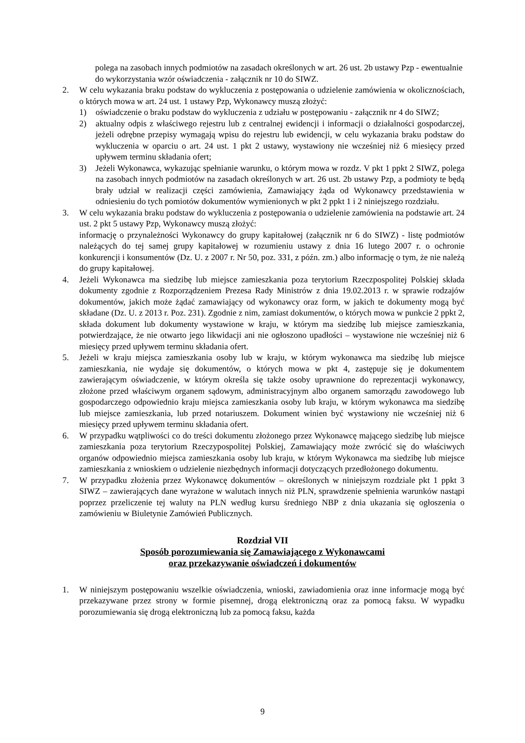polega na zasobach innych podmiotów na zasadach określonych w art. 26 ust. 2b ustawy Pzp - ewentualnie do wykorzystania wzór oświadczenia - załącznik nr 10 do SIWZ.
2. W celu wykazania braku podstaw do wykluczenia z postępowania o udzielenie zamówienia w okolicznościach, o których mowa w art. 24 ust. 1 ustawy Pzp, Wykonawcy muszą złożyć:
1) oświadczenie o braku podstaw do wykluczenia z udziału w postępowaniu - załącznik nr 4 do SIWZ;
2) aktualny odpis z właściwego rejestru lub z centralnej ewidencji i informacji o działalności gospodarczej, jeżeli odrębne przepisy wymagają wpisu do rejestru lub ewidencji, w celu wykazania braku podstaw do wykluczenia w oparciu o art. 24 ust. 1 pkt 2 ustawy, wystawiony nie wcześniej niż 6 miesięcy przed upływem terminu składania ofert;
3) Jeżeli Wykonawca, wykazując spełnianie warunku, o którym mowa w rozdz. V pkt 1 ppkt 2 SIWZ, polega na zasobach innych podmiotów na zasadach określonych w art. 26 ust. 2b ustawy Pzp, a podmioty te będą brały udział w realizacji części zamówienia, Zamawiający żąda od Wykonawcy przedstawienia w odniesieniu do tych pomiotów dokumentów wymienionych w pkt 2 ppkt 1 i 2 niniejszego rozdziału.
3. W celu wykazania braku podstaw do wykluczenia z postępowania o udzielenie zamówienia na podstawie art. 24 ust. 2 pkt 5 ustawy Pzp, Wykonawcy muszą złożyć:
informację o przynależności Wykonawcy do grupy kapitałowej (załącznik nr 6 do SIWZ) - listę podmiotów należących do tej samej grupy kapitałowej w rozumieniu ustawy z dnia 16 lutego 2007 r. o ochronie konkurencji i konsumentów (Dz. U. z 2007 r. Nr 50, poz. 331, z późn. zm.) albo informację o tym, że nie należą do grupy kapitałowej.
4. Jeżeli Wykonawca ma siedzibę lub miejsce zamieszkania poza terytorium Rzeczpospolitej Polskiej składa dokumenty zgodnie z Rozporządzeniem Prezesa Rady Ministrów z dnia 19.02.2013 r. w sprawie rodzajów dokumentów, jakich może żądać zamawiający od wykonawcy oraz form, w jakich te dokumenty mogą być składane (Dz. U. z 2013 r. Poz. 231). Zgodnie z nim, zamiast dokumentów, o których mowa w punkcie 2 ppkt 2, składa dokument lub dokumenty wystawione w kraju, w którym ma siedzibę lub miejsce zamieszkania, potwierdzające, że nie otwarto jego likwidacji ani nie ogłoszono upadłości – wystawione nie wcześniej niż 6 miesięcy przed upływem terminu składania ofert.
5. Jeżeli w kraju miejsca zamieszkania osoby lub w kraju, w którym wykonawca ma siedzibę lub miejsce zamieszkania, nie wydaje się dokumentów, o których mowa w pkt 4, zastępuje się je dokumentem zawierającym oświadczenie, w którym określa się także osoby uprawnione do reprezentacji wykonawcy, złożone przed właściwym organem sądowym, administracyjnym albo organem samorządu zawodowego lub gospodarczego odpowiednio kraju miejsca zamieszkania osoby lub kraju, w którym wykonawca ma siedzibę lub miejsce zamieszkania, lub przed notariuszem. Dokument winien być wystawiony nie wcześniej niż 6 miesięcy przed upływem terminu składania ofert.
6. W przypadku wątpliwości co do treści dokumentu złożonego przez Wykonawcę mającego siedzibę lub miejsce zamieszkania poza terytorium Rzeczypospolitej Polskiej, Zamawiający może zwrócić się do właściwych organów odpowiednio miejsca zamieszkania osoby lub kraju, w którym Wykonawca ma siedzibę lub miejsce zamieszkania z wnioskiem o udzielenie niezbędnych informacji dotyczących przedłożonego dokumentu.
7. W przypadku złożenia przez Wykonawcę dokumentów – określonych w niniejszym rozdziale pkt 1 ppkt 3 SIWZ – zawierających dane wyrażone w walutach innych niż PLN, sprawdzenie spełnienia warunków nastąpi poprzez przeliczenie tej waluty na PLN według kursu średniego NBP z dnia ukazania się ogłoszenia o zamówieniu w Biuletynie Zamówień Publicznych.
Rozdział VII
Sposób porozumiewania się Zamawiającego z Wykonawcami
oraz przekazywanie oświadczeń i dokumentów
1. W niniejszym postępowaniu wszelkie oświadczenia, wnioski, zawiadomienia oraz inne informacje mogą być przekazywane przez strony w formie pisemnej, drogą elektroniczną oraz za pomocą faksu. W wypadku porozumiewania się drogą elektroniczną lub za pomocą faksu, każda
9